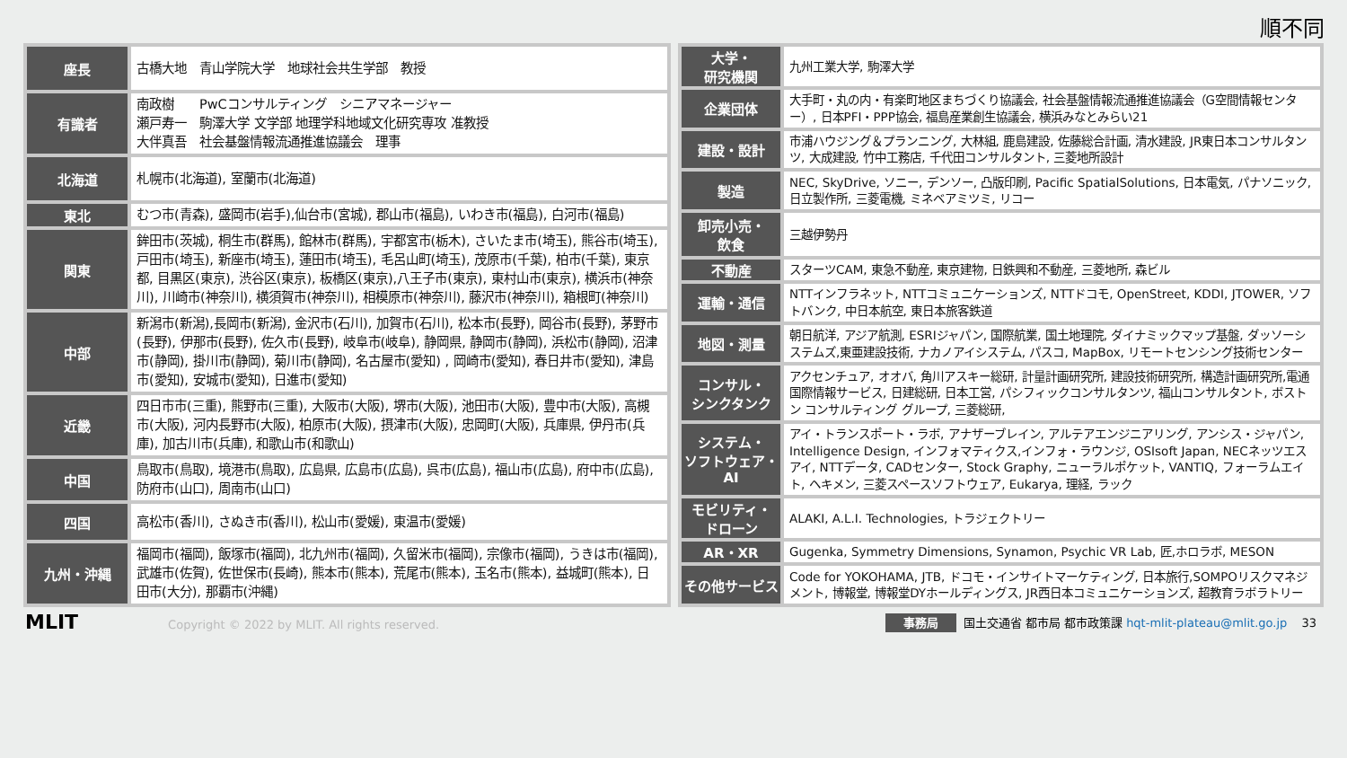順不同
| 座長 | 古橋大地 青山学院大学 地球社会共生学部 教授 |
| 有識者 | 南政樹 PwCコンサルティング シニアマネージャー 瀬戸寿一 駒澤大学 文学部 地理学科地域文化研究専攻 准教授 大伴真吾 社会基盤情報流通推進協議会 理事 |
| 北海道 | 札幌市(北海道), 室蘭市(北海道) |
| 東北 | むつ市(青森), 盛岡市(岩手),仙台市(宮城), 郡山市(福島), いわき市(福島), 白河市(福島) |
| 関東 | 鉾田市(茨城), 桐生市(群馬), 館林市(群馬), 宇都宮市(栃木), さいたま市(埼玉), 熊谷市(埼玉),戸田市(埼玉), 新座市(埼玉), 蓮田市(埼玉), 毛呂山町(埼玉), 茂原市(千葉), 柏市(千葉), 東京都, 目黒区(東京), 渋谷区(東京), 板橋区(東京),八王子市(東京), 東村山市(東京), 横浜市(神奈川), 川崎市(神奈川), 横須賀市(神奈川), 相模原市(神奈川), 藤沢市(神奈川), 箱根町(神奈川) |
| 中部 | 新潟市(新潟),長岡市(新潟), 金沢市(石川), 加賀市(石川), 松本市(長野), 岡谷市(長野), 茅野市(長野), 伊那市(長野), 佐久市(長野), 岐阜市(岐阜), 静岡県, 静岡市(静岡), 浜松市(静岡), 沼津市(静岡), 掛川市(静岡), 菊川市(静岡), 名古屋市(愛知) , 岡崎市(愛知), 春日井市(愛知), 津島市(愛知), 安城市(愛知), 日進市(愛知) |
| 近畿 | 四日市市(三重), 熊野市(三重), 大阪市(大阪), 堺市(大阪), 池田市(大阪), 豊中市(大阪), 高槻市(大阪), 河内長野市(大阪), 柏原市(大阪), 摂津市(大阪), 忠岡町(大阪), 兵庫県, 伊丹市(兵庫), 加古川市(兵庫), 和歌山市(和歌山) |
| 中国 | 鳥取市(鳥取), 境港市(鳥取), 広島県, 広島市(広島), 呉市(広島), 福山市(広島), 府中市(広島), 防府市(山口), 周南市(山口) |
| 四国 | 高松市(香川), さぬき市(香川), 松山市(愛媛), 東温市(愛媛) |
| 九州・沖縄 | 福岡市(福岡), 飯塚市(福岡), 北九州市(福岡), 久留米市(福岡), 宗像市(福岡), うきは市(福岡), 武雄市(佐賀), 佐世保市(長崎), 熊本市(熊本), 荒尾市(熊本), 玉名市(熊本), 益城町(熊本), 日田市(大分), 那覇市(沖縄) |
| 大学・ 研究機関 | 九州工業大学, 駒澤大学 |
| 企業団体 | 大手町・丸の内・有楽町地区まちづくり協議会, 社会基盤情報流通推進協議会（G空間情報センター）, 日本PFI・PPP協会, 福島産業創生協議会, 横浜みなとみらい21 |
| 建設・設計 | 市浦ハウジング＆プランニング, 大林組, 鹿島建設, 佐藤総合計画, 清水建設, JR東日本コンサルタンツ, 大成建設, 竹中工務店, 千代田コンサルタント, 三菱地所設計 |
| 製造 | NEC, SkyDrive, ソニー, デンソー, 凸版印刷, Pacific SpatialSolutions, 日本電気, パナソニック, 日立製作所, 三菱電機, ミネベアミツミ, リコー |
| 卸売小売・ 飲食 | 三越伊勢丹 |
| 不動産 | スターツCAM, 東急不動産, 東京建物, 日鉄興和不動産, 三菱地所, 森ビル |
| 運輸・通信 | NTTインフラネット, NTTコミュニケーションズ, NTTドコモ, OpenStreet, KDDI, JTOWER, ソフトバンク, 中日本航空, 東日本旅客鉄道 |
| 地図・測量 | 朝日航洋, アジア航測, ESRIジャパン, 国際航業, 国土地理院, ダイナミックマップ基盤, ダッソーシステムズ,東亜建設技術, ナカノアイシステム, パスコ, MapBox, リモートセンシング技術センター |
| コンサル・ シンクタンク | アクセンチュア, オオバ, 角川アスキー総研, 計量計画研究所, 建設技術研究所, 構造計画研究所,電通国際情報サービス, 日建総研, 日本工営, パシフィックコンサルタンツ, 福山コンサルタント, ボストン コンサルティング グループ, 三菱総研, |
| システム・ ソフトウェア・AI | アイ・トランスポート・ラボ, アナザーブレイン, アルテアエンジニアリング, アンシス・ジャパン, Intelligence Design, インフォマティクス,インフォ・ラウンジ, OSIsoft Japan, NECネッツエスアイ, NTTデータ, CADセンター, Stock Graphy, ニューラルポケット, VANTIQ, フォーラムエイト, ヘキメン, 三菱スペースソフトウェア, Eukarya, 理経, ラック |
| モビリティ・ ドローン | ALAKI, A.L.I. Technologies, トラジェクトリー |
| AR・XR | Gugenka, Symmetry Dimensions, Synamon, Psychic VR Lab, 匠,ホロラボ, MESON |
| その他サービス | Code for YOKOHAMA, JTB, ドコモ・インサイトマーケティング, 日本旅行,SOMPOリスクマネジメント, 博報堂, 博報堂DYホールディングス, JR西日本コミュニケーションズ, 超教育ラボラトリー |
MLIT Copyright © 2022 by MLIT. All rights reserved.
事務局 国土交通省 都市局 都市政策課 hqt-mlit-plateau@mlit.go.jp 33